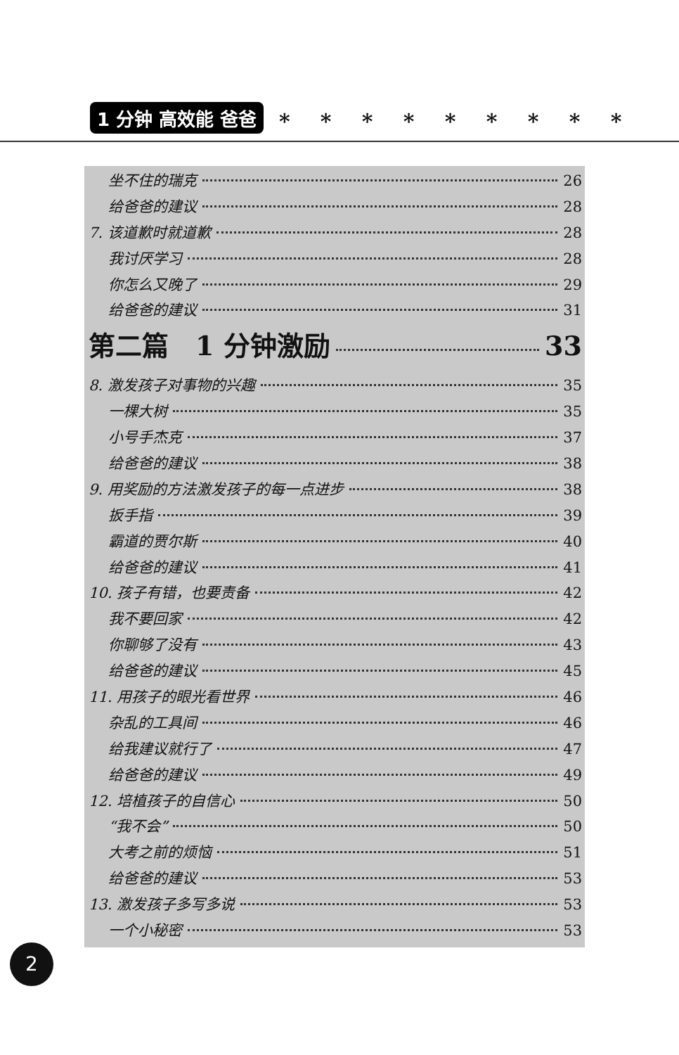1 分钟 高效能 爸爸
* * * * * * * * *
坐不住的瑞克 26
给爸爸的建议 28
7. 该道歉时就道歉 28
我讨厌学习 28
你怎么又晚了 29
给爸爸的建议 31
第二篇　1 分钟激励 33
8. 激发孩子对事物的兴趣 35
一棵大树 35
小号手杰克 37
给爸爸的建议 38
9. 用奖励的方法激发孩子的每一点进步 38
扳手指 39
霸道的贾尔斯 40
给爸爸的建议 41
10. 孩子有错，也要责备 42
我不要回家 42
你聊够了没有 43
给爸爸的建议 45
11. 用孩子的眼光看世界 46
杂乱的工具间 46
给我建议就行了 47
给爸爸的建议 49
12. 培植孩子的自信心 50
“我不会” 50
大考之前的烦恼 51
给爸爸的建议 53
13. 激发孩子多写多说 53
一个小秘密 53
2